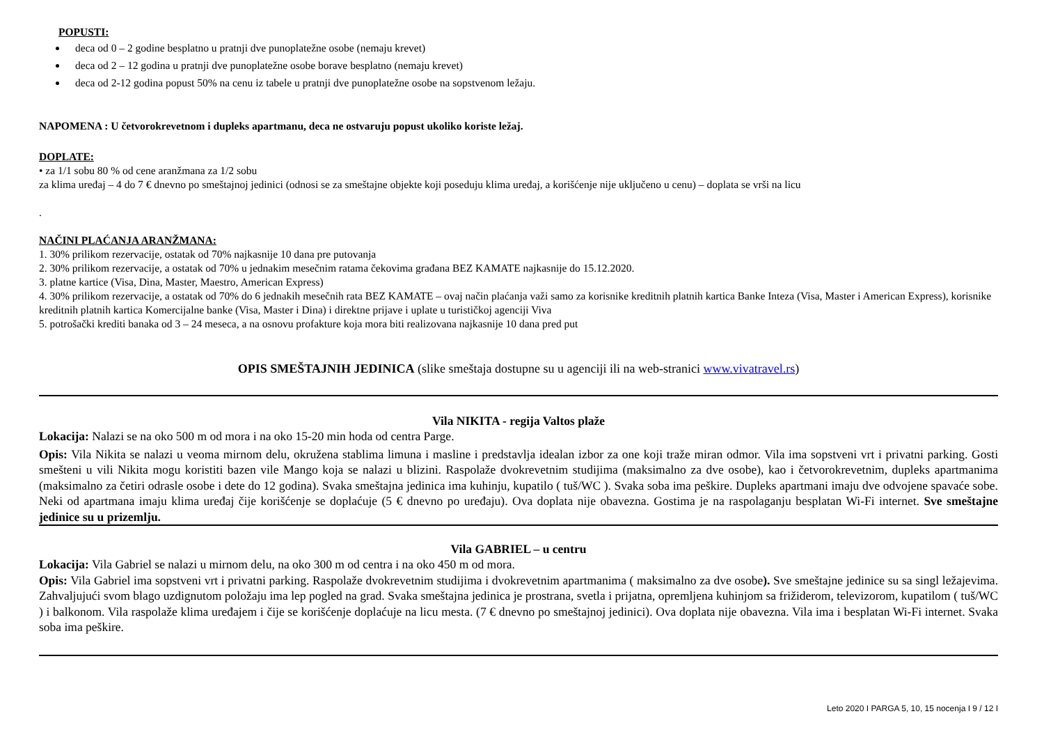POPUSTI:
deca od 0 – 2 godine besplatno u pratnji dve punoplatežne osobe (nemaju krevet)
deca od 2 – 12 godina u pratnji dve punoplatežne osobe borave besplatno (nemaju krevet)
deca od 2-12 godina popust 50% na cenu iz tabele u pratnji dve punoplatežne osobe na sopstvenom ležaju.
NAPOMENA : U četvorokrevetnom i dupleks apartmanu, deca ne ostvaruju popust ukoliko koriste ležaj.
DOPLATE:
• za 1/1 sobu 80 % od cene aranžmana za 1/2 sobu
za klima uređaj – 4 do 7 € dnevno po smeštajnoj jedinici (odnosi se za smeštajne objekte koji poseduju klima uređaj, a korišćenje nije uključeno u cenu) – doplata se vrši na licu
.
NAČINI PLAĆANJA ARANŽMANA:
1. 30% prilikom rezervacije, ostatak od 70% najkasnije 10 dana pre putovanja
2. 30% prilikom rezervacije, a ostatak od 70% u jednakim mesečnim ratama čekovima građana BEZ KAMATE najkasnije do 15.12.2020.
3. platne kartice (Visa, Dina, Master, Maestro, American Express)
4. 30% prilikom rezervacije, a ostatak od 70% do 6 jednakih mesečnih rata BEZ KAMATE – ovaj način plaćanja važi samo za korisnike kreditnih platnih kartica Banke Inteza (Visa, Master i American Express), korisnike kreditnih platnih kartica Komercijalne banke (Visa, Master i Dina) i direktne prijave i uplate u turističkoj agenciji Viva
5. potrošački krediti banaka od 3 – 24 meseca, a na osnovu profakture koja mora biti realizovana najkasnije 10 dana pred put
OPIS SMEŠTAJNIH JEDINICA (slike smeštaja dostupne su u agenciji ili na web-stranici www.vivatravel.rs)
Vila NIKITA - regija Valtos plaže
Lokacija: Nalazi se na oko 500 m od mora i na oko 15-20 min hoda od centra Parge.
Opis: Vila Nikita se nalazi u veoma mirnom delu, okružena stablima limuna i masline i predstavlja idealan izbor za one koji traže miran odmor. Vila ima sopstveni vrt i privatni parking. Gosti smešteni u vili Nikita mogu koristiti bazen vile Mango koja se nalazi u blizini. Raspolaže dvokrevetnim studijima (maksimalno za dve osobe), kao i četvorokrevetnim, dupleks apartmanima (maksimalno za četiri odrasle osobe i dete do 12 godina). Svaka smeštajna jedinica ima kuhinju, kupatilo ( tuš/WC ). Svaka soba ima peškire. Dupleks apartmani imaju dve odvojene spavaće sobe. Neki od apartmana imaju klima uređaj čije korišćenje se doplaćuje (5 € dnevno po uređaju). Ova doplata nije obavezna. Gostima je na raspolaganju besplatan Wi-Fi internet. Sve smeštajne jedinice su u prizemlju.
Vila GABRIEL – u centru
Lokacija: Vila Gabriel se nalazi u mirnom delu, na oko 300 m od centra i na oko 450 m od mora.
Opis: Vila Gabriel ima sopstveni vrt i privatni parking. Raspolaže dvokrevetnim studijima i dvokrevetnim apartmanima ( maksimalno za dve osobe). Sve smeštajne jedinice su sa singl ležajevima. Zahvaljujući svom blago uzdignutom položaju ima lep pogled na grad. Svaka smeštajna jedinica je prostrana, svetla i prijatna, opremljena kuhinjom sa frižiderom, televizorom, kupatilom ( tuš/WC ) i balkonom. Vila raspolaže klima uređajem i čije se korišćenje doplaćuje na licu mesta. (7 € dnevno po smeštajnoj jedinici). Ova doplata nije obavezna. Vila ima i besplatan Wi-Fi internet. Svaka soba ima peškire.
Leto 2020 I PARGA 5, 10, 15 nocenja I 9 / 12 I